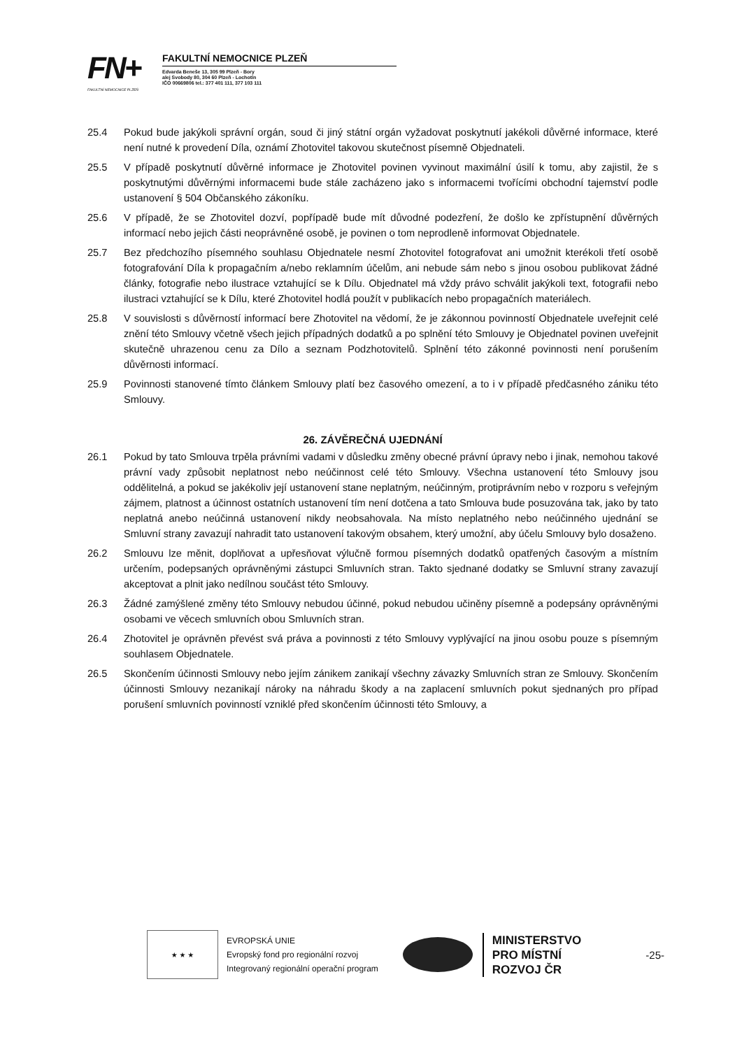FN+
FAKULTNÍ NEMOCNICE PLZEŇ
FAKULTNÍ NEMOCNICE PLZEŇ
Edvarda Beneše 13, 305 99 Plzeň - Bory
alej Svobody 80, 304 60 Plzeň - Lochotín
IČO 00669806 tel.: 377 401 111, 377 103 111
25.4 Pokud bude jakýkoli správní orgán, soud či jiný státní orgán vyžadovat poskytnutí jakékoli důvěrné informace, které není nutné k provedení Díla, oznámí Zhotovitel takovou skutečnost písemně Objednateli.
25.5 V případě poskytnutí důvěrné informace je Zhotovitel povinen vyvinout maximální úsilí k tomu, aby zajistil, že s poskytnutými důvěrnými informacemi bude stále zacházeno jako s informacemi tvořícími obchodní tajemství podle ustanovení § 504 Občanského zákoníku.
25.6 V případě, že se Zhotovitel dozví, popřípadě bude mít důvodné podezření, že došlo ke zpřístupnění důvěrných informací nebo jejich části neoprávněné osobě, je povinen o tom neprodleně informovat Objednatele.
25.7 Bez předchozího písemného souhlasu Objednatele nesmí Zhotovitel fotografovat ani umožnit kterékoli třetí osobě fotografování Díla k propagačním a/nebo reklamním účelům, ani nebude sám nebo s jinou osobou publikovat žádné články, fotografie nebo ilustrace vztahující se k Dílu. Objednatel má vždy právo schválit jakýkoli text, fotografii nebo ilustraci vztahující se k Dílu, které Zhotovitel hodlá použít v publikacích nebo propagačních materiálech.
25.8 V souvislosti s důvěrností informací bere Zhotovitel na vědomí, že je zákonnou povinností Objednatele uveřejnit celé znění této Smlouvy včetně všech jejich případných dodatků a po splnění této Smlouvy je Objednatel povinen uveřejnit skutečně uhrazenou cenu za Dílo a seznam Podzhotovitelů. Splnění této zákonné povinnosti není porušením důvěrnosti informací.
25.9 Povinnosti stanovené tímto článkem Smlouvy platí bez časového omezení, a to i v případě předčasného zániku této Smlouvy.
26. ZÁVĚREČNÁ UJEDNÁNÍ
26.1 Pokud by tato Smlouva trpěla právními vadami v důsledku změny obecné právní úpravy nebo i jinak, nemohou takové právní vady způsobit neplatnost nebo neúčinnost celé této Smlouvy. Všechna ustanovení této Smlouvy jsou oddělitelná, a pokud se jakékoliv její ustanovení stane neplatným, neúčinným, protiprávním nebo v rozporu s veřejným zájmem, platnost a účinnost ostatních ustanovení tím není dotčena a tato Smlouva bude posuzována tak, jako by tato neplatná anebo neúčinná ustanovení nikdy neobsahovala. Na místo neplatného nebo neúčinného ujednání se Smluvní strany zavazují nahradit tato ustanovení takovým obsahem, který umožní, aby účelu Smlouvy bylo dosaženo.
26.2 Smlouvu lze měnit, doplňovat a upřesňovat výlučně formou písemných dodatků opatřených časovým a místním určením, podepsaných oprávněnými zástupci Smluvních stran. Takto sjednané dodatky se Smluvní strany zavazují akceptovat a plnit jako nedílnou součást této Smlouvy.
26.3 Žádné zamýšlené změny této Smlouvy nebudou účinné, pokud nebudou učiněny písemně a podepsány oprávněnými osobami ve věcech smluvních obou Smluvních stran.
26.4 Zhotovitel je oprávněn převést svá práva a povinnosti z této Smlouvy vyplývající na jinou osobu pouze s písemným souhlasem Objednatele.
26.5 Skončením účinnosti Smlouvy nebo jejím zánikem zanikají všechny závazky Smluvních stran ze Smlouvy. Skončením účinnosti Smlouvy nezanikají nároky na náhradu škody a na zaplacení smluvních pokut sjednaných pro případ porušení smluvních povinností vzniklé před skončením účinnosti této Smlouvy, a
★ ★ ★
EVROPSKÁ UNIE
Evropský fond pro regionální rozvoj
Integrovaný regionální operační program
MINISTERSTVO
PRO MÍSTNÍ
ROZVOJ ČR
-25-